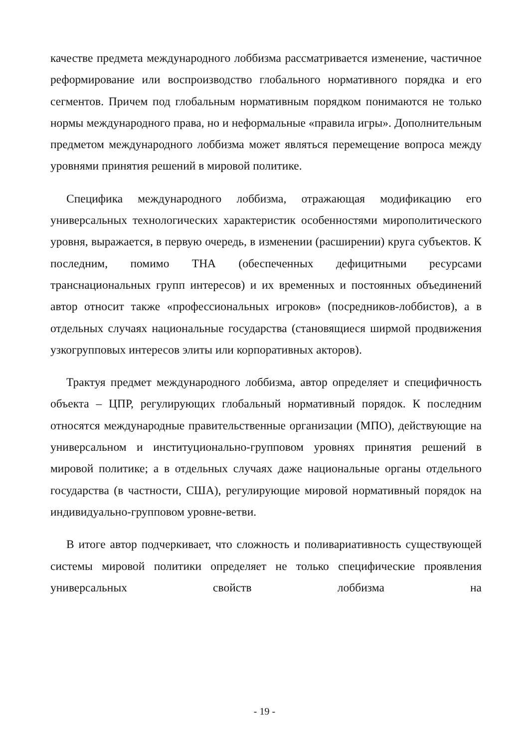качестве предмета международного лоббизма рассматривается изменение, частичное реформирование или воспроизводство глобального нормативного порядка и его сегментов. Причем под глобальным нормативным порядком понимаются не только нормы международного права, но и неформальные «правила игры». Дополнительным предметом международного лоббизма может являться перемещение вопроса между уровнями принятия решений в мировой политике.
Специфика международного лоббизма, отражающая модификацию его универсальных технологических характеристик особенностями миро­политического уровня, выражается, в первую очередь, в изменении (расширении) круга субъектов. К последним, помимо ТНА (обеспеченных дефицитными ресурсами транснациональных групп интересов) и их временных и постоянных объединений автор относит также «профессиональных игроков» (посредников-лоббистов), а в отдельных случаях национальные государства (становящиеся ширмой продвижения узкогрупповых интересов элиты или корпоративных акторов).
Трактуя предмет международного лоббизма, автор определяет и специфичность объекта – ЦПР, регулирующих глобальный нормативный порядок. К последним относятся международные правительственные организации (МПО), действующие на универсальном и институционально-групповом уровнях принятия решений в мировой политике; а в отдельных случаях даже национальные органы отдельного государства (в частности, США), регулирующие мировой нормативный порядок на индивидуально-групповом уровне-ветви.
В итоге автор подчеркивает, что сложность и поливариативность существующей системы мировой политики определяет не только специфические проявления универсальных свойств лоббизма на
- 19 -